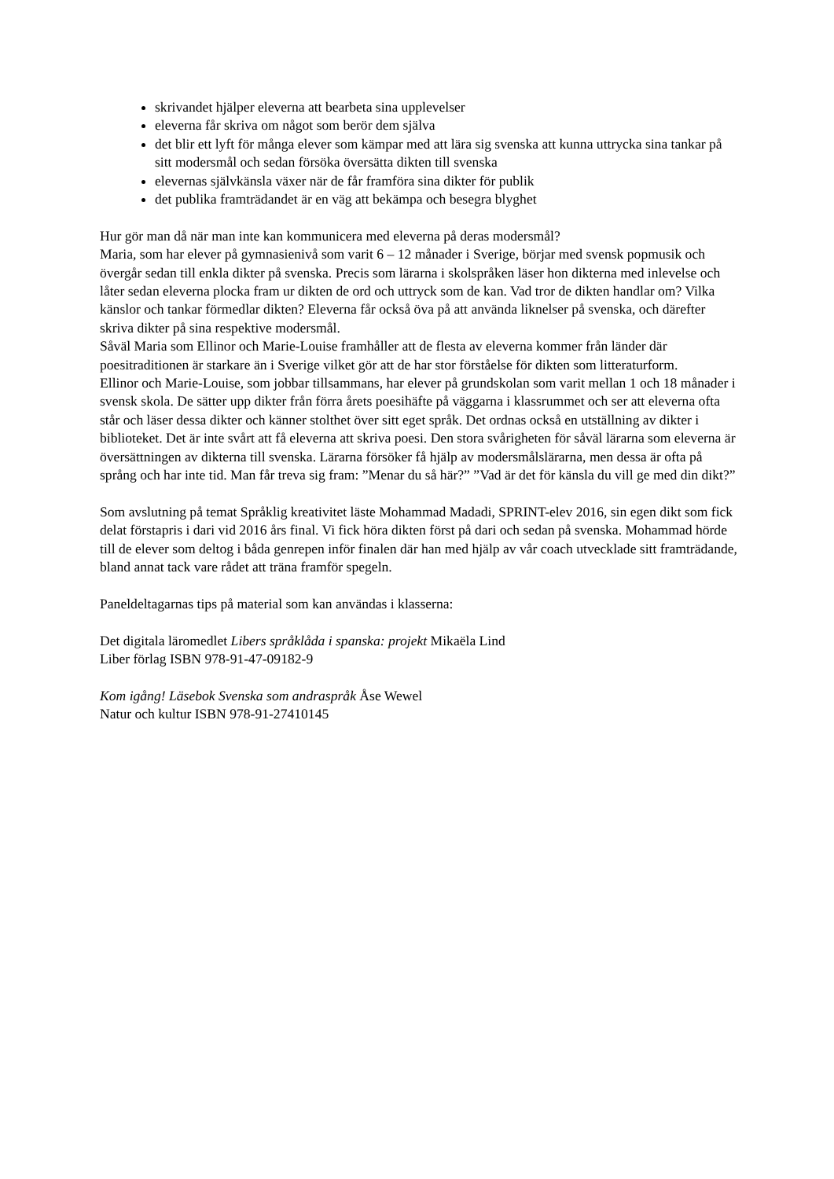skrivandet hjälper eleverna att bearbeta sina upplevelser
eleverna får skriva om något som berör dem själva
det blir ett lyft för många elever som kämpar med att lära sig svenska att kunna uttrycka sina tankar på sitt modersmål och sedan försöka översätta dikten till svenska
elevernas självkänsla växer när de får framföra sina dikter för publik
det publika framträdandet är en väg att bekämpa och besegra blyghet
Hur gör man då när man inte kan kommunicera med eleverna på deras modersmål?
Maria, som har elever på gymnasienivå som varit 6 – 12 månader i Sverige, börjar med svensk popmusik och övergår sedan till enkla dikter på svenska. Precis som lärarna i skolspråken läser hon dikterna med inlevelse och låter sedan eleverna plocka fram ur dikten de ord och uttryck som de kan. Vad tror de dikten handlar om? Vilka känslor och tankar förmedlar dikten? Eleverna får också öva på att använda liknelser på svenska, och därefter skriva dikter på sina respektive modersmål.
Såväl Maria som Ellinor och Marie-Louise framhåller att de flesta av eleverna kommer från länder där poesitraditionen är starkare än i Sverige vilket gör att de har stor förståelse för dikten som litteraturform.
Ellinor och Marie-Louise, som jobbar tillsammans, har elever på grundskolan som varit mellan 1 och 18 månader i svensk skola. De sätter upp dikter från förra årets poesihäfte på väggarna i klassrummet och ser att eleverna ofta står och läser dessa dikter och känner stolthet över sitt eget språk. Det ordnas också en utställning av dikter i biblioteket. Det är inte svårt att få eleverna att skriva poesi. Den stora svårigheten för såväl lärarna som eleverna är översättningen av dikterna till svenska. Lärarna försöker få hjälp av modersmålslärarna, men dessa är ofta på språng och har inte tid. Man får treva sig fram: ”Menar du så här?” ”Vad är det för känsla du vill ge med din dikt?”
Som avslutning på temat Språklig kreativitet läste Mohammad Madadi, SPRINT-elev 2016, sin egen dikt som fick delat förstapris i dari vid 2016 års final. Vi fick höra dikten först på dari och sedan på svenska. Mohammad hörde till de elever som deltog i båda genrepen inför finalen där han med hjälp av vår coach utvecklade sitt framträdande, bland annat tack vare rådet att träna framför spegeln.
Paneldeltagarnas tips på material som kan användas i klasserna:
Det digitala läromedlet Libers språklåda i spanska: projekt Mikaëla Lind
Liber förlag ISBN 978-91-47-09182-9
Kom igång! Läsebok Svenska som andraspråk Åse Wewel
Natur och kultur ISBN 978-91-27410145